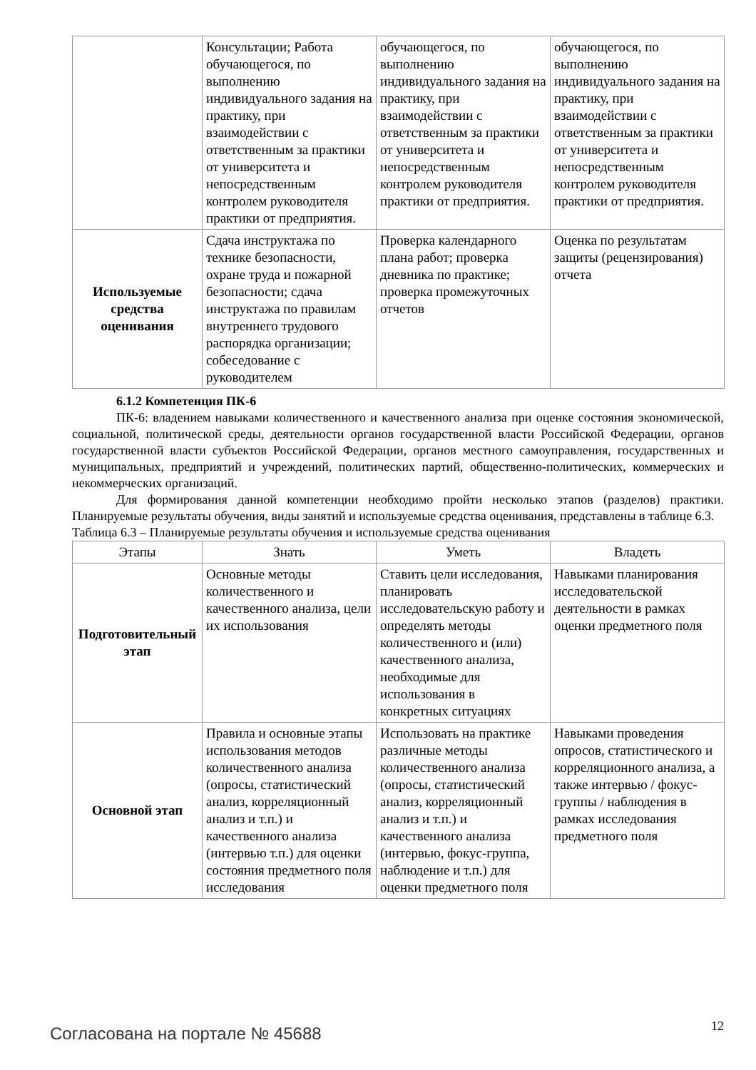| | Консультации; Работа обучающегося, по выполнению индивидуального задания на практику, при взаимодействии с ответственным за практики от университета и непосредственным контролем руководителя практики от предприятия. | обучающегося, по выполнению индивидуального задания на практику, при взаимодействии с ответственным за практики от университета и непосредственным контролем руководителя практики от предприятия. | обучающегося, по выполнению индивидуального задания на практику, при взаимодействии с ответственным за практики от университета и непосредственным контролем руководителя практики от предприятия. |
| Используемые средства оценивания | Сдача инструктажа по технике безопасности, охране труда и пожарной безопасности; сдача инструктажа по правилам внутреннего трудового распорядка организации; собеседование с руководителем | Проверка календарного плана работ; проверка дневника по практике; проверка промежуточных отчетов | Оценка по результатам защиты (рецензирования) отчета |
6.1.2 Компетенция ПК-6
ПК-6: владением навыками количественного и качественного анализа при оценке состояния экономической, социальной, политической среды, деятельности органов государственной власти Российской Федерации, органов государственной власти субъектов Российской Федерации, органов местного самоуправления, государственных и муниципальных, предприятий и учреждений, политических партий, общественно-политических, коммерческих и некоммерческих организаций.
Для формирования данной компетенции необходимо пройти несколько этапов (разделов) практики. Планируемые результаты обучения, виды занятий и используемые средства оценивания, представлены в таблице 6.3.
Таблица 6.3 – Планируемые результаты обучения и используемые средства оценивания
| Этапы | Знать | Уметь | Владеть |
| --- | --- | --- | --- |
| Подготовительный этап | Основные методы количественного и качественного анализа, цели их использования | Ставить цели исследования, планировать исследовательскую работу и определять методы количественного и (или) качественного анализа, необходимые для использования в конкретных ситуациях | Навыками планирования исследовательской деятельности в рамках оценки предметного поля |
| Основной этап | Правила и основные этапы использования методов количественного анализа (опросы, статистический анализ, корреляционный анализ и т.п.) и качественного анализа (интервью т.п.) для оценки состояния предметного поля исследования | Использовать на практике различные методы количественного анализа (опросы, статистический анализ, корреляционный анализ и т.п.) и качественного анализа (интервью, фокус-группа, наблюдение и т.п.) для оценки предметного поля | Навыками проведения опросов, статистического и корреляционного анализа, а также интервью / фокус-группы / наблюдения в рамках исследования предметного поля |
Согласована на портале № 45688 12